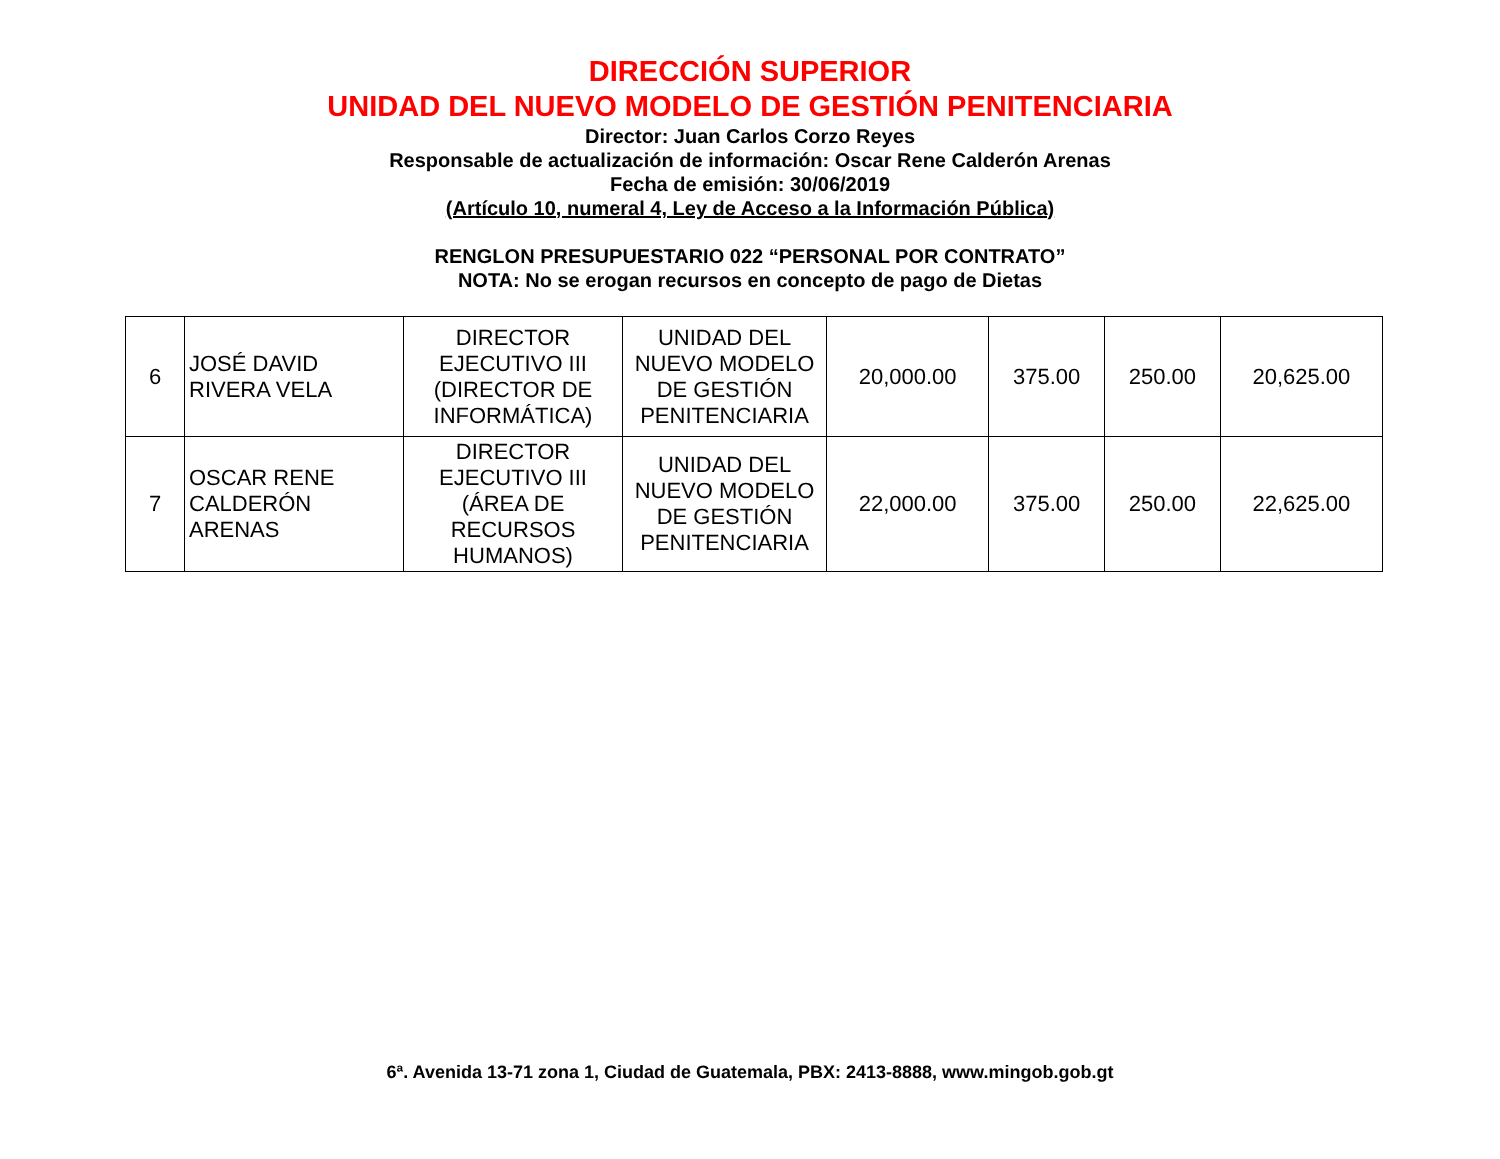DIRECCIÓN SUPERIOR
UNIDAD DEL NUEVO MODELO DE GESTIÓN PENITENCIARIA
Director: Juan Carlos Corzo Reyes
Responsable de actualización de información: Oscar Rene Calderón Arenas
Fecha de emisión: 30/06/2019
(Artículo 10, numeral 4, Ley de Acceso a la Información Pública)
RENGLON PRESUPUESTARIO 022 “PERSONAL POR CONTRATO”
NOTA: No se erogan recursos en concepto de pago de Dietas
| 6 | JOSÉ DAVID RIVERA VELA | DIRECTOR EJECUTIVO III (DIRECTOR DE INFORMÁTICA) | UNIDAD DEL NUEVO MODELO DE GESTIÓN PENITENCIARIA | 20,000.00 | 375.00 | 250.00 | 20,625.00 |
| 7 | OSCAR RENE CALDERÓN ARENAS | DIRECTOR EJECUTIVO III (ÁREA DE RECURSOS HUMANOS) | UNIDAD DEL NUEVO MODELO DE GESTIÓN PENITENCIARIA | 22,000.00 | 375.00 | 250.00 | 22,625.00 |
6ª. Avenida 13-71 zona 1, Ciudad de Guatemala, PBX: 2413-8888, www.mingob.gob.gt